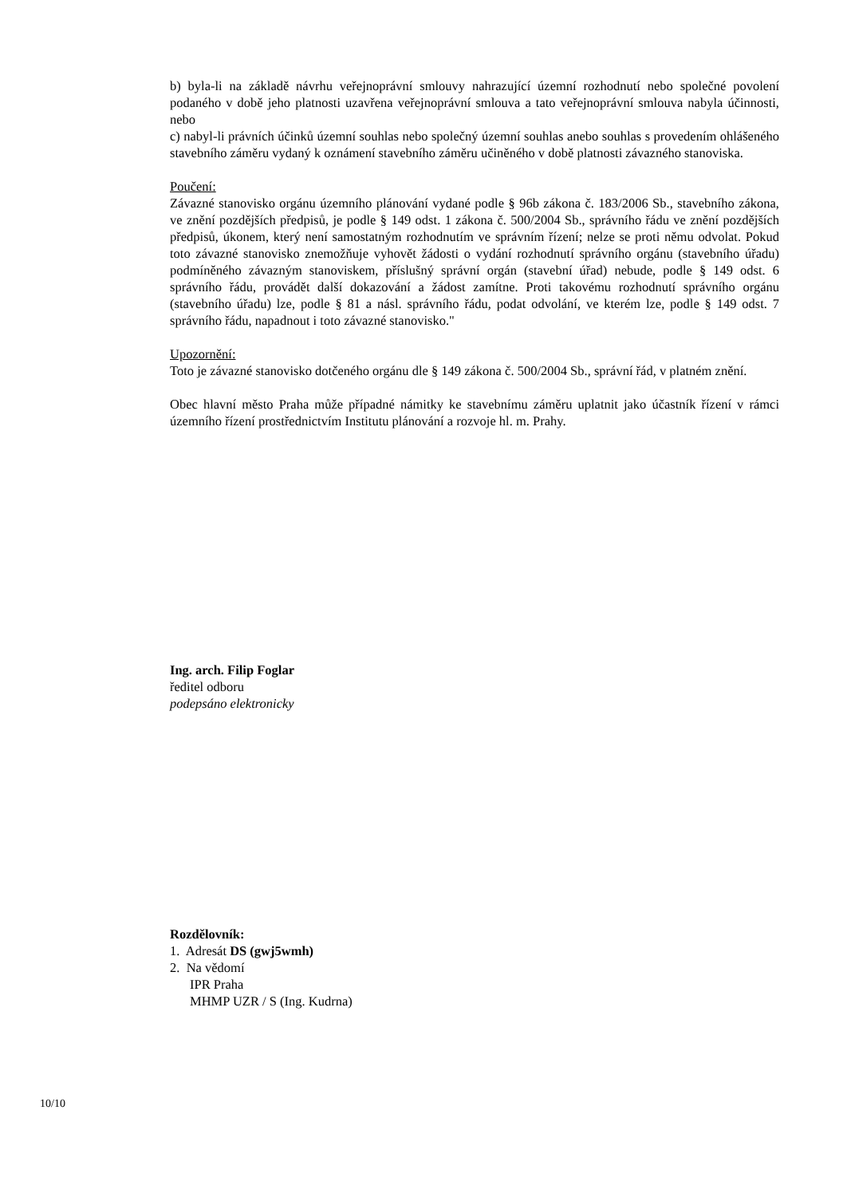b) byla-li na základě návrhu veřejnoprávní smlouvy nahrazující územní rozhodnutí nebo společné povolení podaného v době jeho platnosti uzavřena veřejnoprávní smlouva a tato veřejnoprávní smlouva nabyla účinnosti, nebo
c) nabyl-li právních účinků územní souhlas nebo společný územní souhlas anebo souhlas s provedením ohlášeného stavebního záměru vydaný k oznámení stavebního záměru učiněného v době platnosti závazného stanoviska.
Poučení:
Závazné stanovisko orgánu územního plánování vydané podle § 96b zákona č. 183/2006 Sb., stavebního zákona, ve znění pozdějších předpisů, je podle § 149 odst. 1 zákona č. 500/2004 Sb., správního řádu ve znění pozdějších předpisů, úkonem, který není samostatným rozhodnutím ve správním řízení; nelze se proti němu odvolat. Pokud toto závazné stanovisko znemožňuje vyhovět žádosti o vydání rozhodnutí správního orgánu (stavebního úřadu) podmíněného závazným stanoviskem, příslušný správní orgán (stavební úřad) nebude, podle § 149 odst. 6 správního řádu, provádět další dokazování a žádost zamítne. Proti takovému rozhodnutí správního orgánu (stavebního úřadu) lze, podle § 81 a násl. správního řádu, podat odvolání, ve kterém lze, podle § 149 odst. 7 správního řádu, napadnout i toto závazné stanovisko."
Upozornění:
Toto je závazné stanovisko dotčeného orgánu dle § 149 zákona č. 500/2004 Sb., správní řád, v platném znění.
Obec hlavní město Praha může případné námitky ke stavebnímu záměru uplatnit jako účastník řízení v rámci územního řízení prostřednictvím Institutu plánování a rozvoje hl. m. Prahy.
Ing. arch. Filip Foglar
ředitel odboru
podepsáno elektronicky
Rozdělovník:
1. Adresát DS (gwj5wmh)
2. Na vědomí
IPR Praha
MHMP UZR / S (Ing. Kudrna)
10/10